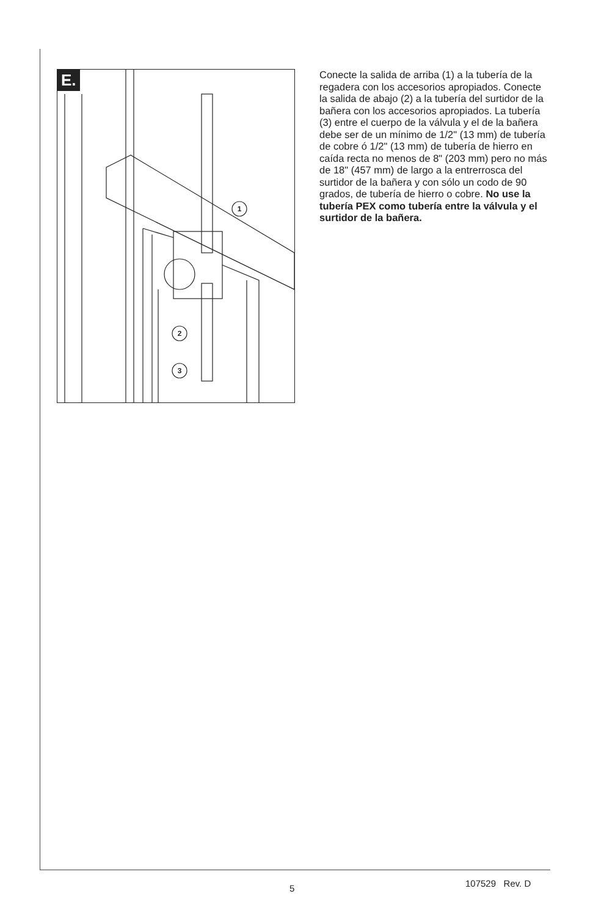E.
1
2
3
Conecte la salida de arriba (1) a la tubería de la regadera con los accesorios apropiados. Conecte la salida de abajo (2) a la tubería del surtidor de la bañera con los accesorios apropiados. La tubería (3) entre el cuerpo de la válvula y el de la bañera debe ser de un mínimo de 1/2" (13 mm) de tubería de cobre ó 1/2" (13 mm) de tubería de hierro en caída recta no menos de 8" (203 mm) pero no más de 18" (457 mm) de largo a la entrerrosca del surtidor de la bañera y con sólo un codo de 90 grados, de tubería de hierro o cobre. No use la tubería PEX como tubería entre la válvula y el surtidor de la bañera.
5 107529 Rev. D